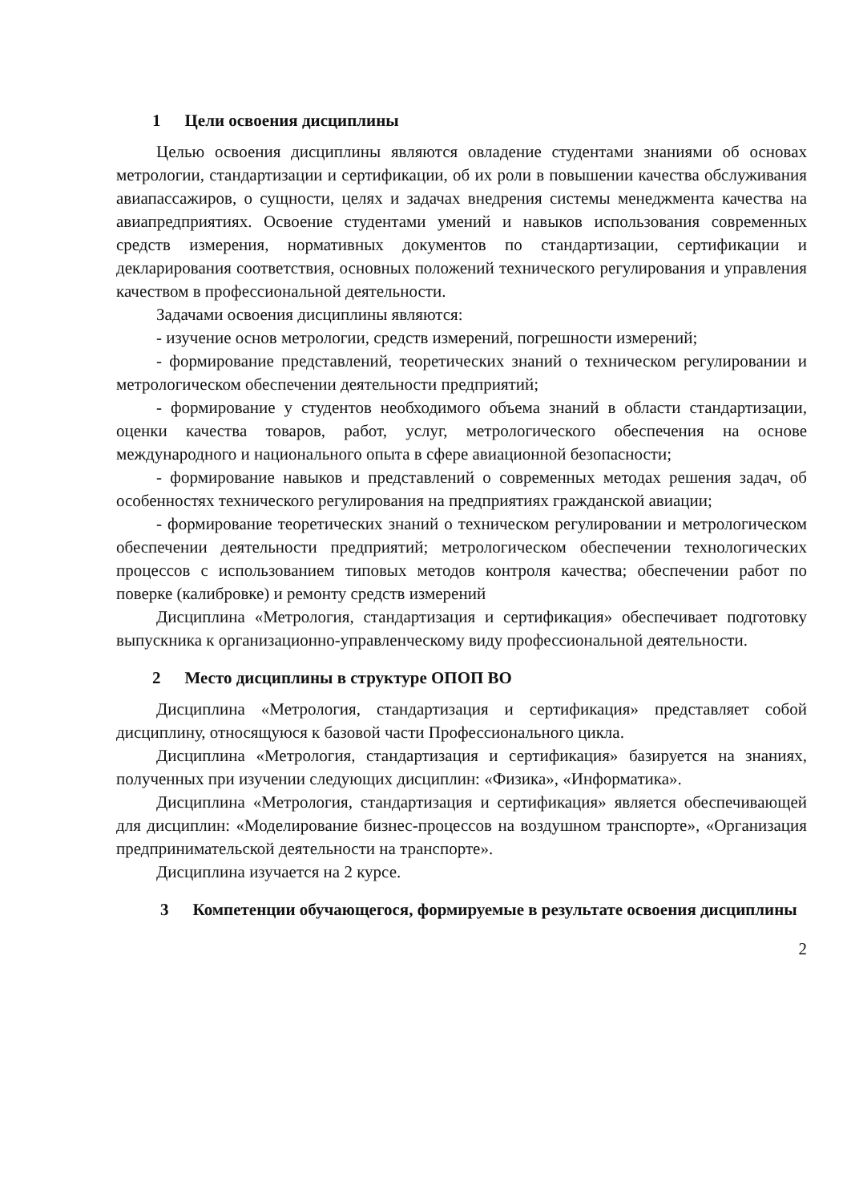1 Цели освоения дисциплины
Целью освоения дисциплины являются овладение студентами знаниями об основах метрологии, стандартизации и сертификации, об их роли в повышении качества обслуживания авиапассажиров, о сущности, целях и задачах внедрения системы менеджмента качества на авиапредприятиях. Освоение студентами умений и навыков использования современных средств измерения, нормативных документов по стандартизации, сертификации и декларирования соответствия, основных положений технического регулирования и управления качеством в профессиональной деятельности.
Задачами освоения дисциплины являются:
- изучение основ метрологии, средств измерений, погрешности измерений;
- формирование представлений, теоретических знаний о техническом регулировании и метрологическом обеспечении деятельности предприятий;
- формирование у студентов необходимого объема знаний в области стандартизации, оценки качества товаров, работ, услуг, метрологического обеспечения на основе международного и национального опыта в сфере авиационной безопасности;
- формирование навыков и представлений о современных методах решения задач, об особенностях технического регулирования на предприятиях гражданской авиации;
- формирование теоретических знаний о техническом регулировании и метрологическом обеспечении деятельности предприятий; метрологическом обеспечении технологических процессов с использованием типовых методов контроля качества; обеспечении работ по поверке (калибровке) и ремонту средств измерений
Дисциплина «Метрология, стандартизация и сертификация» обеспечивает подготовку выпускника к организационно-управленческому виду профессиональной деятельности.
2 Место дисциплины в структуре ОПОП ВО
Дисциплина «Метрология, стандартизация и сертификация» представляет собой дисциплину, относящуюся к базовой части Профессионального цикла.
Дисциплина «Метрология, стандартизация и сертификация» базируется на знаниях, полученных при изучении следующих дисциплин: «Физика», «Информатика».
Дисциплина «Метрология, стандартизация и сертификация» является обеспечивающей для дисциплин: «Моделирование бизнес-процессов на воздушном транспорте», «Организация предпринимательской деятельности на транспорте».
Дисциплина изучается на 2 курсе.
3 Компетенции обучающегося, формируемые в результате освоения дисциплины
2